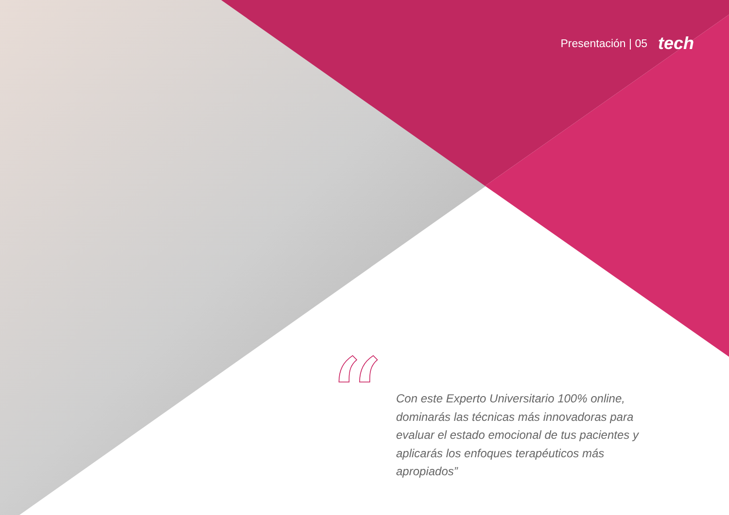Presentación | 05 tech
“
Con este Experto Universitario 100% online, dominarás las técnicas más innovadoras para evaluar el estado emocional de tus pacientes y aplicarás los enfoques terapéuticos más apropiados”